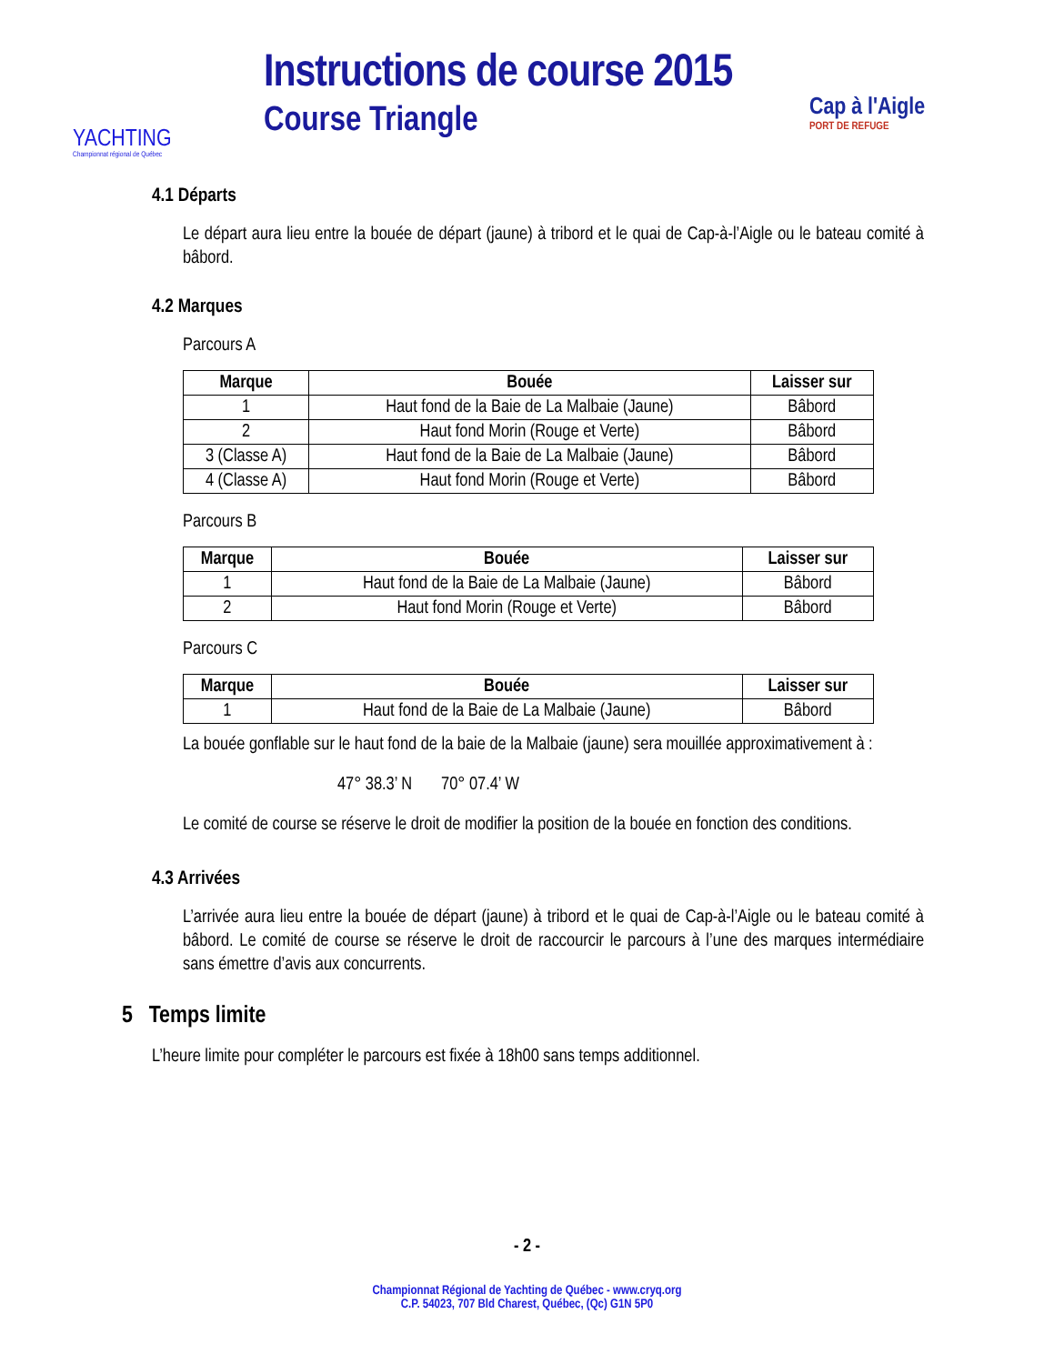YACHTING
Championnat régional de Québec
Instructions de course 2015
Course Triangle
Cap à l'Aigle
PORT DE REFUGE
4.1 Départs
Le départ aura lieu entre la bouée de départ (jaune) à tribord et le quai de Cap-à-l’Aigle ou le bateau comité à bâbord.
4.2 Marques
Parcours A
| Marque | Bouée | Laisser sur |
| --- | --- | --- |
| 1 | Haut fond de la Baie de La Malbaie (Jaune) | Bâbord |
| 2 | Haut fond Morin (Rouge et Verte) | Bâbord |
| 3 (Classe A) | Haut fond de la Baie de La Malbaie (Jaune) | Bâbord |
| 4 (Classe A) | Haut fond Morin (Rouge et Verte) | Bâbord |
Parcours B
| Marque | Bouée | Laisser sur |
| --- | --- | --- |
| 1 | Haut fond de la Baie de La Malbaie (Jaune) | Bâbord |
| 2 | Haut fond Morin (Rouge et Verte) | Bâbord |
Parcours C
| Marque | Bouée | Laisser sur |
| --- | --- | --- |
| 1 | Haut fond de la Baie de La Malbaie (Jaune) | Bâbord |
La bouée gonflable sur le haut fond de la baie de la Malbaie (jaune) sera mouillée approximativement à :
47° 38.3’ N 70° 07.4’ W
Le comité de course se réserve le droit de modifier la position de la bouée en fonction des conditions.
4.3 Arrivées
L’arrivée aura lieu entre la bouée de départ (jaune) à tribord et le quai de Cap-à-l’Aigle ou le bateau comité à bâbord. Le comité de course se réserve le droit de raccourcir le parcours à l’une des marques intermédiaire sans émettre d’avis aux concurrents.
5 Temps limite
L’heure limite pour compléter le parcours est fixée à 18h00 sans temps additionnel.
- 2 -
Championnat Régional de Yachting de Québec - www.cryq.org
C.P. 54023, 707 Bld Charest, Québec, (Qc) G1N 5P0